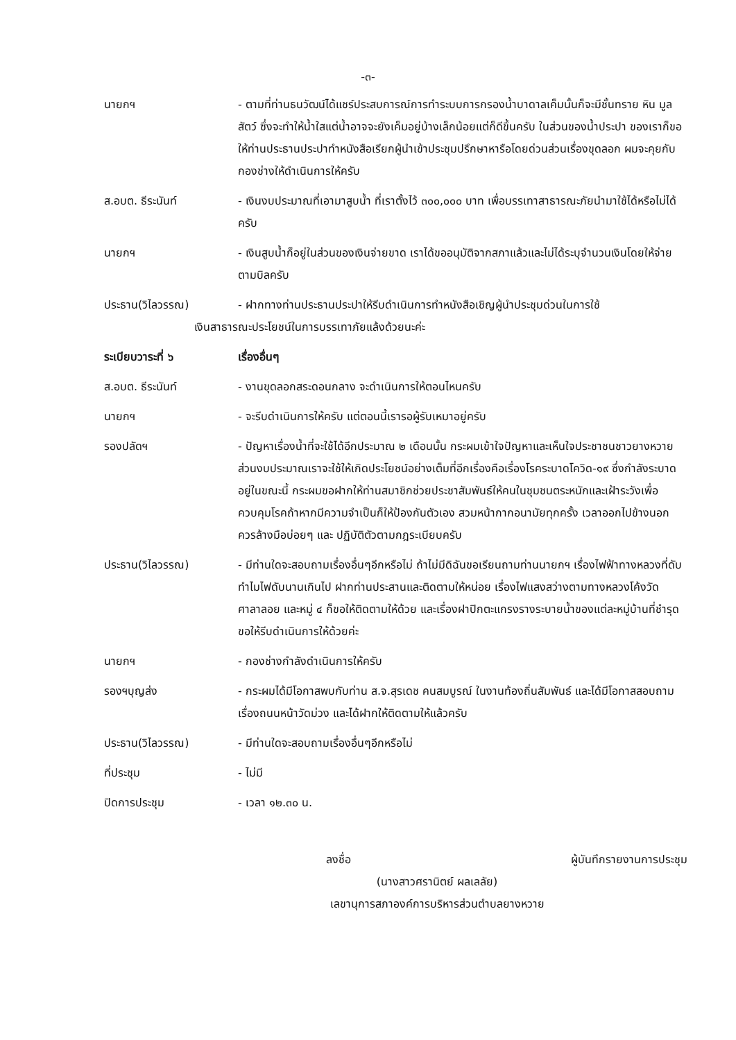-๓-
นายกฯ - ตามที่ท่านธนวัฒน์ได้แชร์ประสบการณ์การทำระบบการกรองน้ำบาดาลเค็มนั้นก็จะมีชั้นทราย หิน มูลสัตว์ ซึ่งจะทำให้น้ำใสแต่น้ำอาจจะยังเค็มอยู่บ้างเล็กน้อยแต่ก็ดีขึ้นครับ ในส่วนของน้ำประปา ของเราก็ขอให้ท่านประธานประปาทำหนังสือเรียกผู้นำเข้าประชุมปรึกษาหารือโดยด่วนส่วนเรื่องขุดลอก ผมจะคุยกับกองช่างให้ดำเนินการให้ครับ
ส.อบต. ธีระนันท์ - เงินงบประมาณที่เอามาสูบน้ำ ที่เราตั้งไว้ ๓๐๐,๐๐๐ บาท เพื่อบรรเทาสาธารณะภัยนำมาใช้ได้หรือไม่ได้ครับ
นายกฯ - เงินสูบน้ำก็อยู่ในส่วนของเงินจ่ายขาด เราได้ขออนุมัติจากสภาแล้วและไม่ได้ระบุจำนวนเงินโดยให้จ่ายตามบิลครับ
ประธาน(วิไลวรรณ) - ฝากทางท่านประธานประปาให้รีบดำเนินการทำหนังสือเชิญผู้นำประชุมด่วนในการใช้
เงินสาธารณะประโยชน์ในการบรรเทาภัยแล้งด้วยนะค่ะ
ระเบียบวาระที่ ๖ เรื่องอื่นๆ
ส.อบต. ธีระนันท์ - งานขุดลอกสระดอนกลาง จะดำเนินการให้ตอนไหนครับ
นายกฯ - จะรีบดำเนินการให้ครับ แต่ตอนนี้เรารอผู้รับเหมาอยู่ครับ
รองปลัดฯ - ปัญหาเรื่องน้ำที่จะใช้ได้อีกประมาณ ๒ เดือนนั้น กระผมเข้าใจปัญหาและเห็นใจประชาชนชาวยางหวาย ส่วนงบประมาณเราจะใช้ให้เกิดประโยชน์อย่างเต็มที่อีกเรื่องคือเรื่องโรคระบาดโควิด-๑๙ ซึ่งกำลังระบาดอยู่ในขณะนี้ กระผมขอฝากให้ท่านสมาชิกช่วยประชาสัมพันธ์ให้คนในชุมชนตระหนักและเฝ้าระวังเพื่อควบคุมโรคถ้าหากมีความจำเป็นก็ให้ป้องกันตัวเอง สวมหน้ากากอนามัยทุกครั้ง เวลาออกไปข้างนอกควรล้างมือบ่อยๆ และ ปฏิบัติตัวตามกฎระเบียบครับ
ประธาน(วิไลวรรณ) - มีท่านใดจะสอบถามเรื่องอื่นๆอีกหรือไม่ ถ้าไม่มีดิฉันขอเรียนถามท่านนายกฯ เรื่องไฟฟ้าทางหลวงที่ดับ ทำไมไฟดับนานเกินไป ฝากท่านประสานและติดตามให้หน่อย เรื่องไฟแสงสว่างตามทางหลวงโค้งวัดศาลาลอย และหมู่ ๔ ก็ขอให้ติดตามให้ด้วย และเรื่องฝาปิกตะแกรงรางระบายน้ำของแต่ละหมู่บ้านที่ชำรุด ขอให้รีบดำเนินการให้ด้วยค่ะ
นายกฯ - กองช่างกำลังดำเนินการให้ครับ
รองฯบุญส่ง - กระผมได้มีโอกาสพบกับท่าน ส.จ.สุรเดช คนสมบูรณ์ ในงานท้องถิ่นสัมพันธ์ และได้มีโอกาสสอบถามเรื่องถนนหน้าวัดม่วง และได้ฝากให้ติดตามให้แล้วครับ
ประธาน(วิไลวรรณ) - มีท่านใดจะสอบถามเรื่องอื่นๆอีกหรือไม่
ที่ประชุม - ไม่มี
ปิดการประชุม - เวลา ๑๒.๓๐ น.
ลงชื่อ ผู้บันทึกรายงานการประชุม
(นางสาวศรานิตย์ ผลเลลัย)
เลขานุการสภาองค์การบริหารส่วนตำบลยางหวาย